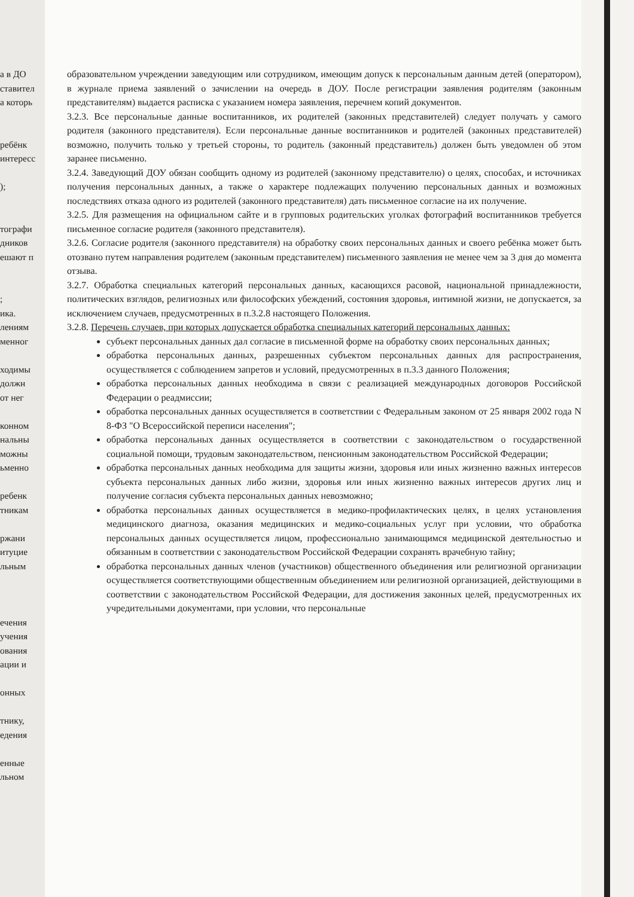а в ДО
ставител
а которь
ребёнк
интересс
);
тографи
дников
ешают п
;
ика.
лениям
менног
ходимы
должн
от нег
конном
нальны
можны
ьменно
ребенк
тникам
ржани
итуцие
льным
ечения
учения
ования
ации и
онных
тнику,
едения
енные
льном
образовательном учреждении заведующим или сотрудником, имеющим допуск к персональным данным детей (оператором), в журнале приема заявлений о зачислении на очередь в ДОУ. После регистрации заявления родителям (законным представителям) выдается расписка с указанием номера заявления, перечнем копий документов.
3.2.3. Все персональные данные воспитанников, их родителей (законных представителей) следует получать у самого родителя (законного представителя). Если персональные данные воспитанников и родителей (законных представителей) возможно, получить только у третьей стороны, то родитель (законный представитель) должен быть уведомлен об этом заранее письменно.
3.2.4. Заведующий ДОУ обязан сообщить одному из родителей (законному представителю) о целях, способах, и источниках получения персональных данных, а также о характере подлежащих получению персональных данных и возможных последствиях отказа одного из родителей (законного представителя) дать письменное согласие на их получение.
3.2.5. Для размещения на официальном сайте и в групповых родительских уголках фотографий воспитанников требуется письменное согласие родителя (законного представителя).
3.2.6. Согласие родителя (законного представителя) на обработку своих персональных данных и своего ребёнка может быть отозвано путем направления родителем (законным представителем) письменного заявления не менее чем за 3 дня до момента отзыва.
3.2.7. Обработка специальных категорий персональных данных, касающихся расовой, национальной принадлежности, политических взглядов, религиозных или философских убеждений, состояния здоровья, интимной жизни, не допускается, за исключением случаев, предусмотренных в п.3.2.8 настоящего Положения.
3.2.8. Перечень случаев, при которых допускается обработка специальных категорий персональных данных:
субъект персональных данных дал согласие в письменной форме на обработку своих персональных данных;
обработка персональных данных, разрешенных субъектом персональных данных для распространения, осуществляется с соблюдением запретов и условий, предусмотренных в п.3.3 данного Положения;
обработка персональных данных необходима в связи с реализацией международных договоров Российской Федерации о реадмиссии;
обработка персональных данных осуществляется в соответствии с Федеральным законом от 25 января 2002 года N 8-ФЗ "О Всероссийской переписи населения";
обработка персональных данных осуществляется в соответствии с законодательством о государственной социальной помощи, трудовым законодательством, пенсионным законодательством Российской Федерации;
обработка персональных данных необходима для защиты жизни, здоровья или иных жизненно важных интересов субъекта персональных данных либо жизни, здоровья или иных жизненно важных интересов других лиц и получение согласия субъекта персональных данных невозможно;
обработка персональных данных осуществляется в медико-профилактических целях, в целях установления медицинского диагноза, оказания медицинских и медико-социальных услуг при условии, что обработка персональных данных осуществляется лицом, профессионально занимающимся медицинской деятельностью и обязанным в соответствии с законодательством Российской Федерации сохранять врачебную тайну;
обработка персональных данных членов (участников) общественного объединения или религиозной организации осуществляется соответствующими общественным объединением или религиозной организацией, действующими в соответствии с законодательством Российской Федерации, для достижения законных целей, предусмотренных их учредительными документами, при условии, что персональные